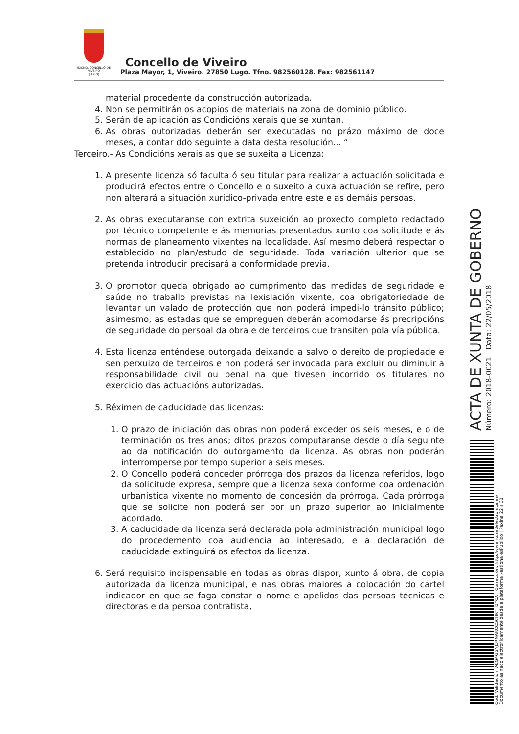EXCMO. CONCELLO DE
VIVEIRO
(LUGO)
Concello de Viveiro
Plaza Mayor, 1, Viveiro. 27850 Lugo. Tfno. 982560128. Fax: 982561147
material procedente da construcción autorizada.
4. Non se permitirán os acopios de materiais na zona de dominio público.
5. Serán de aplicación as Condicións xerais que se xuntan.
6. As obras outorizadas deberán ser executadas no prázo máximo de doce meses, a contar ddo seguinte a data desta resolución... “
Terceiro.- As Condicións xerais as que se suxeita a Licenza:
1. A presente licenza só faculta ó seu titular para realizar a actuación solicitada e producirá efectos entre o Concello e o suxeito a cuxa actuación se refire, pero non alterará a situación xurídico-privada entre este e as demáis persoas.
2. As obras executaranse con extrita suxeición ao proxecto completo redactado por técnico competente e ás memorias presentados xunto coa solicitude e ás normas de planeamento vixentes na localidade. Así mesmo deberá respectar o establecido no plan/estudo de seguridade. Toda variación ulterior que se pretenda introducir precisará a conformidade previa.
3. O promotor queda obrigado ao cumprimento das medidas de seguridade e saúde no traballo previstas na lexislación vixente, coa obrigatoriedade de levantar un valado de protección que non poderá impedi-lo tránsito público; asimesmo, as estadas que se empreguen deberán acomodarse ás precripcións de seguridade do persoal da obra e de terceiros que transiten pola vía pública.
4. Esta licenza enténdese outorgada deixando a salvo o dereito de propiedade e sen perxuizo de terceiros e non poderá ser invocada para excluir ou diminuir a responsabilidade civil ou penal na que tivesen incorrido os titulares no exercicio das actuacións autorizadas.
5. Réximen de caducidade das licenzas:
1. O prazo de iniciación das obras non poderá exceder os seis meses, e o de terminación os tres anos; ditos prazos computaranse desde o día seguinte ao da notificación do outorgamento da licenza. As obras non poderán interromperse por tempo superior a seis meses.
2. O Concello poderá conceder prórroga dos prazos da licenza referidos, logo da solicitude expresa, sempre que a licenza sexa conforme coa ordenación urbanística vixente no momento de concesión da prórroga. Cada prórroga que se solicite non poderá ser por un prazo superior ao inicialmente acordado.
3. A caducidade da licenza será declarada pola administración municipal logo do procedemento coa audiencia ao interesado, e a declaración de caducidade extinguirá os efectos da licenza.
6. Será requisito indispensable en todas as obras dispor, xunto á obra, de copia autorizada da licenza municipal, e nas obras maiores a colocación do cartel indicador en que se faga constar o nome e apelidos das persoas técnicas e directoras e da persoa contratista,
ACTA DE XUNTA DE GOBERNO
Número: 2018-0021 Data: 22/05/2018
Cod. Validación: AEG4GSNJ3RNARCCSCHKTH3YCA | Corrección: http://viveiro.sedelectronica.es/
Documento asinado electronicamente desde a plataforma xestiona esPublico | Páxina 22 a 31